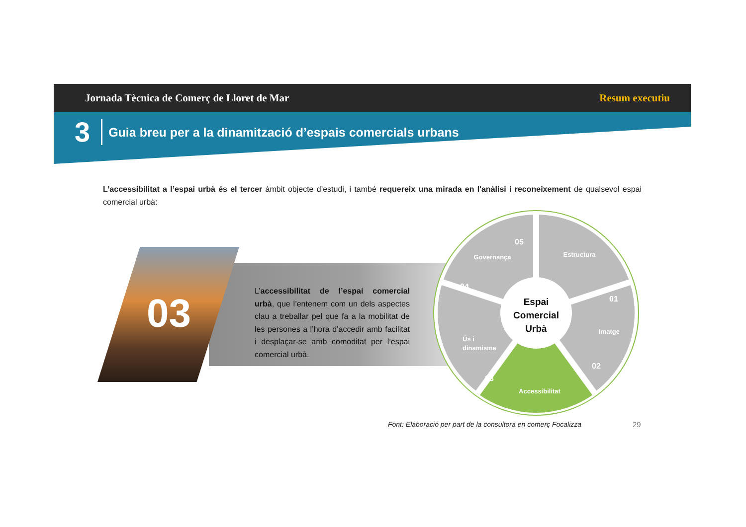Jornada Tècnica de Comerç de Lloret de Mar Resum executiu
3 Guia breu per a la dinamització d’espais comercials urbans
L’accessibilitat a l’espai urbà és el tercer àmbit objecte d’estudi, i també requereix una mirada en l'anàlisi i reconeixement de qualsevol espai comercial urbà:
03
L’accessibilitat de l’espai comercial urbà, que l’entenem com un dels aspectes clau a treballar pel que fa a la mobilitat de les persones a l’hora d’accedir amb facilitat i desplaçar-se amb comoditat per l’espai comercial urbà.
Estructura
Imatge
Accessibilitat
Ús i
dinamisme
Governança
01
02
03
04
05
Espai
Comercial
Urbà
Font: Elaboració per part de la consultora en comerç Focalizza
29